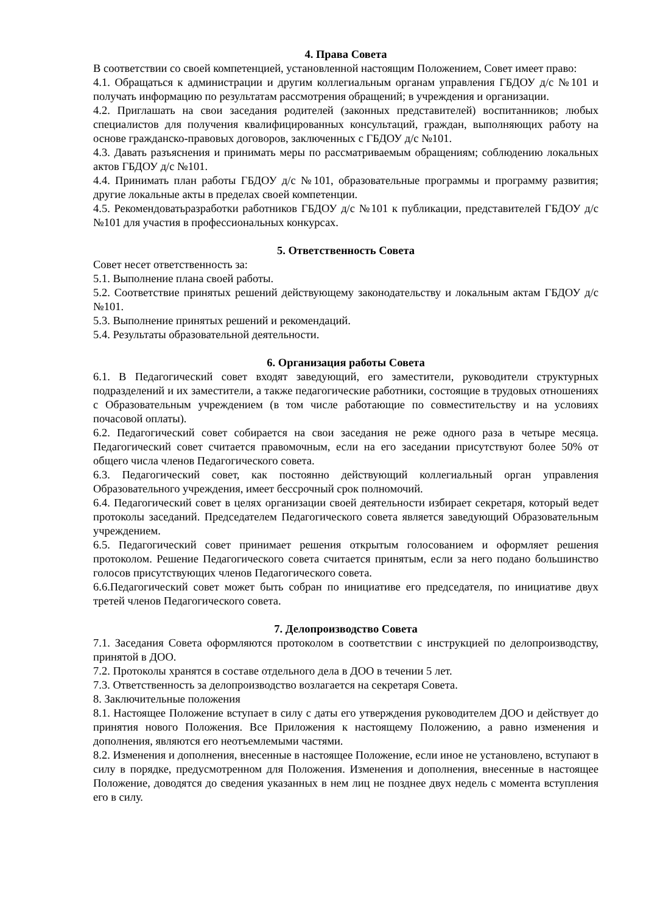4. Права Совета
В соответствии со своей компетенцией, установленной настоящим Положением, Совет имеет право:
4.1. Обращаться к администрации и другим коллегиальным органам управления ГБДОУ д/с №101 и получать информацию по результатам рассмотрения обращений; в учреждения и организации.
4.2. Приглашать на свои заседания родителей (законных представителей) воспитанников; любых специалистов для получения квалифицированных консультаций, граждан, выполняющих работу на основе гражданско-правовых договоров, заключенных с ГБДОУ д/с №101.
4.3. Давать разъяснения и принимать меры по рассматриваемым обращениям; соблюдению локальных актов ГБДОУ д/с №101.
4.4. Принимать план работы ГБДОУ д/с №101, образовательные программы и программу развития; другие локальные акты в пределах своей компетенции.
4.5. Рекомендоватьразработки работников ГБДОУ д/с №101 к публикации, представителей ГБДОУ д/с №101 для участия в профессиональных конкурсах.
5. Ответственность Совета
Совет несет ответственность за:
5.1. Выполнение плана своей работы.
5.2. Соответствие принятых решений действующему законодательству и локальным актам ГБДОУ д/с №101.
5.3. Выполнение принятых решений и рекомендаций.
5.4. Результаты образовательной деятельности.
6. Организация работы Совета
6.1. В Педагогический совет входят заведующий, его заместители, руководители структурных подразделений и их заместители, а также педагогические работники, состоящие в трудовых отношениях с Образовательным учреждением (в том числе работающие по совместительству и на условиях почасовой оплаты).
6.2. Педагогический совет собирается на свои заседания не реже одного раза в четыре месяца. Педагогический совет считается правомочным, если на его заседании присутствуют более 50% от общего числа членов Педагогического совета.
6.3. Педагогический совет, как постоянно действующий коллегиальный орган управления Образовательного учреждения, имеет бессрочный срок полномочий.
6.4. Педагогический совет в целях организации своей деятельности избирает секретаря, который ведет протоколы заседаний. Председателем Педагогического совета является заведующий Образовательным учреждением.
6.5. Педагогический совет принимает решения открытым голосованием и оформляет решения протоколом. Решение Педагогического совета считается принятым, если за него подано большинство голосов присутствующих членов Педагогического совета.
6.6.Педагогический совет может быть собран по инициативе его председателя, по инициативе двух третей членов Педагогического совета.
7. Делопроизводство Совета
7.1. Заседания Совета оформляются протоколом в соответствии с инструкцией по делопроизводству, принятой в ДОО.
7.2. Протоколы хранятся в составе отдельного дела в ДОО в течении 5 лет.
7.3. Ответственность за делопроизводство возлагается на секретаря Совета.
8. Заключительные положения
8.1. Настоящее Положение вступает в силу с даты его утверждения руководителем ДОО и действует до принятия нового Положения. Все Приложения к настоящему Положению, а равно изменения и дополнения, являются его неотъемлемыми частями.
8.2. Изменения и дополнения, внесенные в настоящее Положение, если иное не установлено, вступают в силу в порядке, предусмотренном для Положения. Изменения и дополнения, внесенные в настоящее Положение, доводятся до сведения указанных в нем лиц не позднее двух недель с момента вступления его в силу.